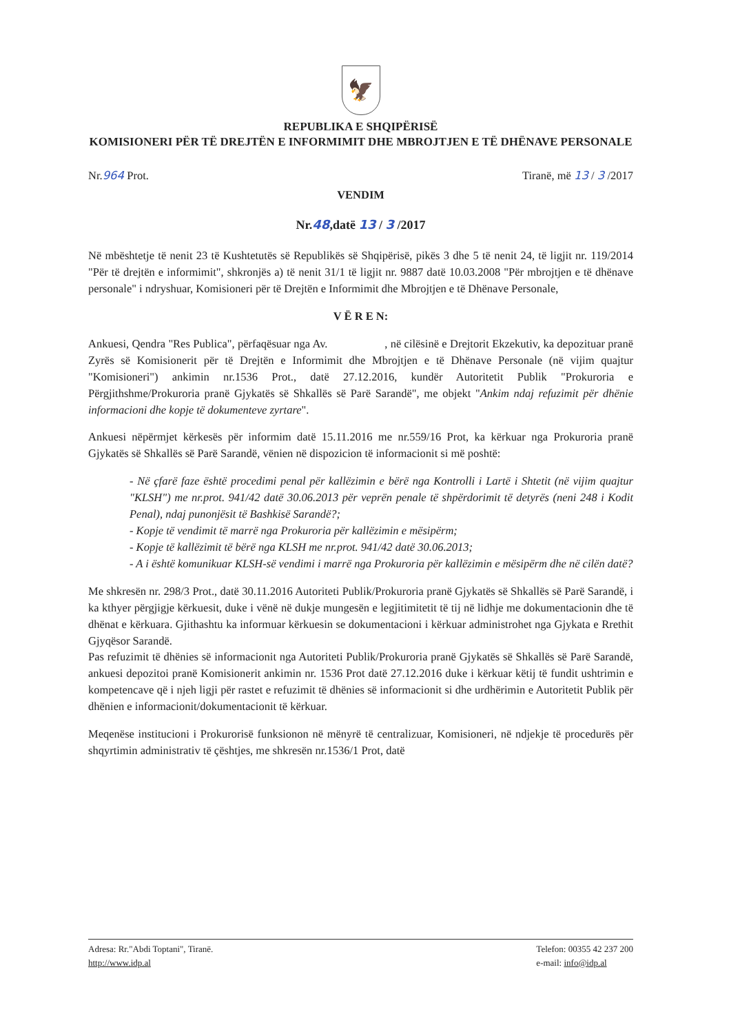🦅
REPUBLIKA E SHQIPËRISË
KOMISIONERI PËR TË DREJTËN E INFORMIMIT DHE MBROJTJEN E TË DHËNAVE PERSONALE
Nr.964 Prot. Tiranë, më 13 / 3 /2017
VENDIM
Nr.48,datë 13 / 3 /2017
Në mbështetje të nenit 23 të Kushtetutës së Republikës së Shqipërisë, pikës 3 dhe 5 të nenit 24, të ligjit nr. 119/2014 "Për të drejtën e informimit", shkronjës a) të nenit 31/1 të ligjit nr. 9887 datë 10.03.2008 "Për mbrojtjen e të dhënave personale" i ndryshuar, Komisioneri për të Drejtën e Informimit dhe Mbrojtjen e të Dhënave Personale,
V Ë R E N:
Ankuesi, Qendra "Res Publica", përfaqësuar nga Av. , në cilësinë e Drejtorit Ekzekutiv, ka depozituar pranë Zyrës së Komisionerit për të Drejtën e Informimit dhe Mbrojtjen e të Dhënave Personale (në vijim quajtur "Komisioneri") ankimin nr.1536 Prot., datë 27.12.2016, kundër Autoritetit Publik "Prokuroria e Përgjithshme/Prokuroria pranë Gjykatës së Shkallës së Parë Sarandë", me objekt "Ankim ndaj refuzimit për dhënie informacioni dhe kopje të dokumenteve zyrtare".
Ankuesi nëpërmjet kërkesës për informim datë 15.11.2016 me nr.559/16 Prot, ka kërkuar nga Prokuroria pranë Gjykatës së Shkallës së Parë Sarandë, vënien në dispozicion të informacionit si më poshtë:
- Në çfarë faze është procedimi penal për kallëzimin e bërë nga Kontrolli i Lartë i Shtetit (në vijim quajtur "KLSH") me nr.prot. 941/42 datë 30.06.2013 për veprën penale të shpërdorimit të detyrës (neni 248 i Kodit Penal), ndaj punonjësit të Bashkisë Sarandë?;
- Kopje të vendimit të marrë nga Prokuroria për kallëzimin e mësipërm;
- Kopje të kallëzimit të bërë nga KLSH me nr.prot. 941/42 datë 30.06.2013;
- A i është komunikuar KLSH-së vendimi i marrë nga Prokuroria për kallëzimin e mësipërm dhe në cilën datë?
Me shkresën nr. 298/3 Prot., datë 30.11.2016 Autoriteti Publik/Prokuroria pranë Gjykatës së Shkallës së Parë Sarandë, i ka kthyer përgjigje kërkuesit, duke i vënë në dukje mungesën e legjitimitetit të tij në lidhje me dokumentacionin dhe të dhënat e kërkuara. Gjithashtu ka informuar kërkuesin se dokumentacioni i kërkuar administrohet nga Gjykata e Rrethit Gjyqësor Sarandë.
Pas refuzimit të dhënies së informacionit nga Autoriteti Publik/Prokuroria pranë Gjykatës së Shkallës së Parë Sarandë, ankuesi depozitoi pranë Komisionerit ankimin nr. 1536 Prot datë 27.12.2016 duke i kërkuar këtij të fundit ushtrimin e kompetencave që i njeh ligji për rastet e refuzimit të dhënies së informacionit si dhe urdhërimin e Autoritetit Publik për dhënien e informacionit/dokumentacionit të kërkuar.
Meqenëse institucioni i Prokurorisë funksionon në mënyrë të centralizuar, Komisioneri, në ndjekje të procedurës për shqyrtimin administrativ të çështjes, me shkresën nr.1536/1 Prot, datë
Adresa: Rr."Abdi Toptani", Tiranë.
http://www.idp.al
Telefon: 00355 42 237 200
e-mail: info@idp.al